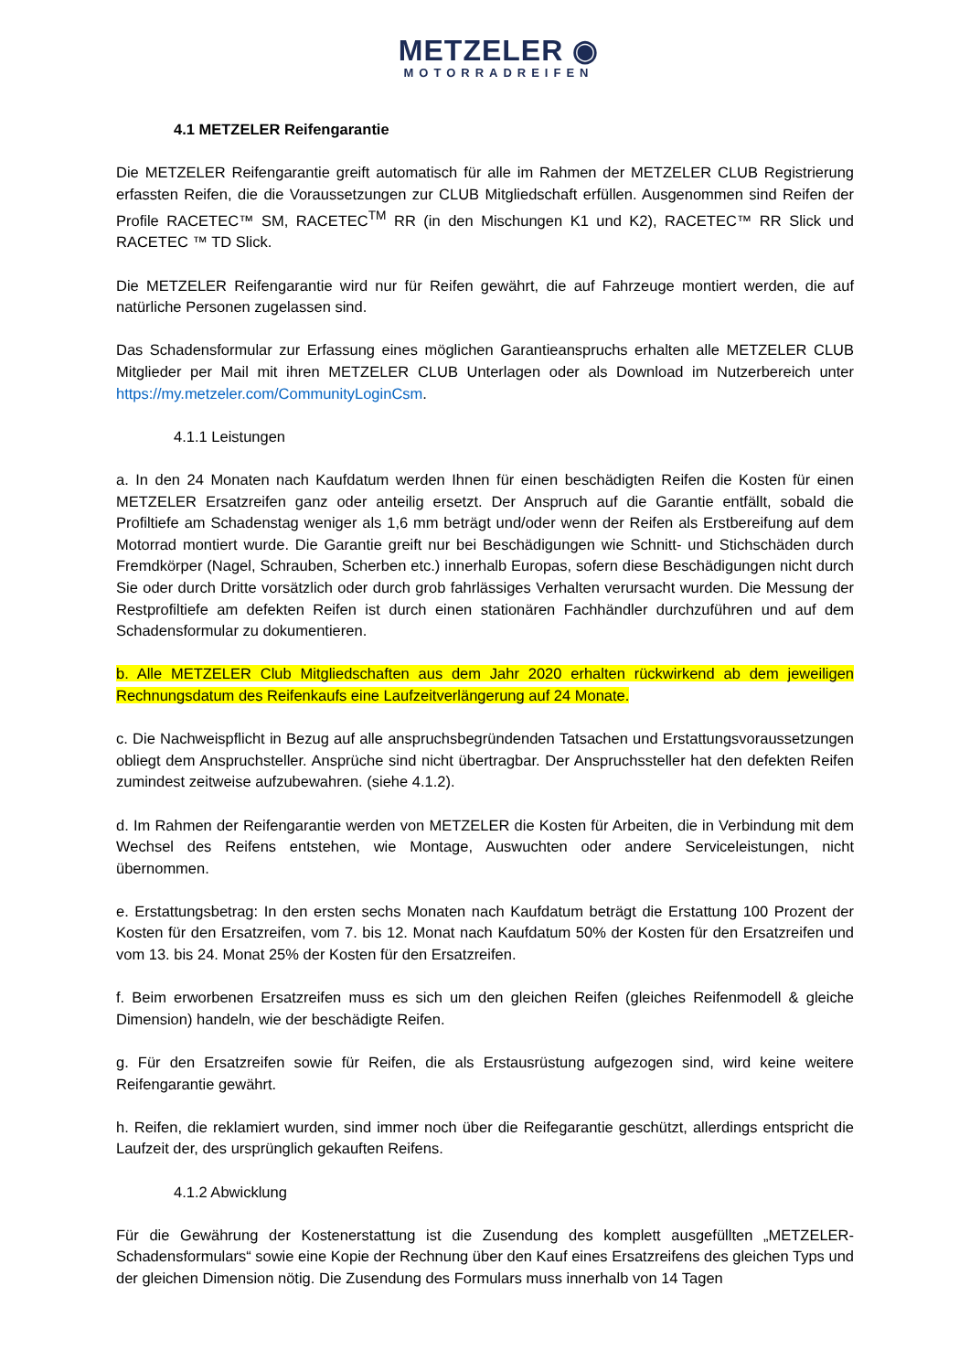METZELER ◉
MOTORRADREIFEN
4.1 METZELER Reifengarantie
Die METZELER Reifengarantie greift automatisch für alle im Rahmen der METZELER CLUB Registrierung erfassten Reifen, die die Voraussetzungen zur CLUB Mitgliedschaft erfüllen. Ausgenommen sind Reifen der Profile RACETEC™ SM, RACETEC<sup>TM</sup> RR (in den Mischungen K1 und K2), RACETEC™ RR Slick und RACETEC ™ TD Slick.
Die METZELER Reifengarantie wird nur für Reifen gewährt, die auf Fahrzeuge montiert werden, die auf natürliche Personen zugelassen sind.
Das Schadensformular zur Erfassung eines möglichen Garantieanspruchs erhalten alle METZELER CLUB Mitglieder per Mail mit ihren METZELER CLUB Unterlagen oder als Download im Nutzerbereich unter https://my.metzeler.com/CommunityLoginCsm.
4.1.1 Leistungen
a. In den 24 Monaten nach Kaufdatum werden Ihnen für einen beschädigten Reifen die Kosten für einen METZELER Ersatzreifen ganz oder anteilig ersetzt. Der Anspruch auf die Garantie entfällt, sobald die Profiltiefe am Schadenstag weniger als 1,6 mm beträgt und/oder wenn der Reifen als Erstbereifung auf dem Motorrad montiert wurde. Die Garantie greift nur bei Beschädigungen wie Schnitt- und Stichschäden durch Fremdkörper (Nagel, Schrauben, Scherben etc.) innerhalb Europas, sofern diese Beschädigungen nicht durch Sie oder durch Dritte vorsätzlich oder durch grob fahrlässiges Verhalten verursacht wurden. Die Messung der Restprofiltiefe am defekten Reifen ist durch einen stationären Fachhändler durchzuführen und auf dem Schadensformular zu dokumentieren.
b. Alle METZELER Club Mitgliedschaften aus dem Jahr 2020 erhalten rückwirkend ab dem jeweiligen Rechnungsdatum des Reifenkaufs eine Laufzeitverlängerung auf 24 Monate.
c. Die Nachweispflicht in Bezug auf alle anspruchsbegründenden Tatsachen und Erstattungsvoraussetzungen obliegt dem Anspruchsteller. Ansprüche sind nicht übertragbar. Der Anspruchssteller hat den defekten Reifen zumindest zeitweise aufzubewahren. (siehe 4.1.2).
d. Im Rahmen der Reifengarantie werden von METZELER die Kosten für Arbeiten, die in Verbindung mit dem Wechsel des Reifens entstehen, wie Montage, Auswuchten oder andere Serviceleistungen, nicht übernommen.
e. Erstattungsbetrag: In den ersten sechs Monaten nach Kaufdatum beträgt die Erstattung 100 Prozent der Kosten für den Ersatzreifen, vom 7. bis 12. Monat nach Kaufdatum 50% der Kosten für den Ersatzreifen und vom 13. bis 24. Monat 25% der Kosten für den Ersatzreifen.
f. Beim erworbenen Ersatzreifen muss es sich um den gleichen Reifen (gleiches Reifenmodell & gleiche Dimension) handeln, wie der beschädigte Reifen.
g. Für den Ersatzreifen sowie für Reifen, die als Erstausrüstung aufgezogen sind, wird keine weitere Reifengarantie gewährt.
h. Reifen, die reklamiert wurden, sind immer noch über die Reifegarantie geschützt, allerdings entspricht die Laufzeit der, des ursprünglich gekauften Reifens.
4.1.2 Abwicklung
Für die Gewährung der Kostenerstattung ist die Zusendung des komplett ausgefüllten „METZELER-Schadensformulars“ sowie eine Kopie der Rechnung über den Kauf eines Ersatzreifens des gleichen Typs und der gleichen Dimension nötig. Die Zusendung des Formulars muss innerhalb von 14 Tagen